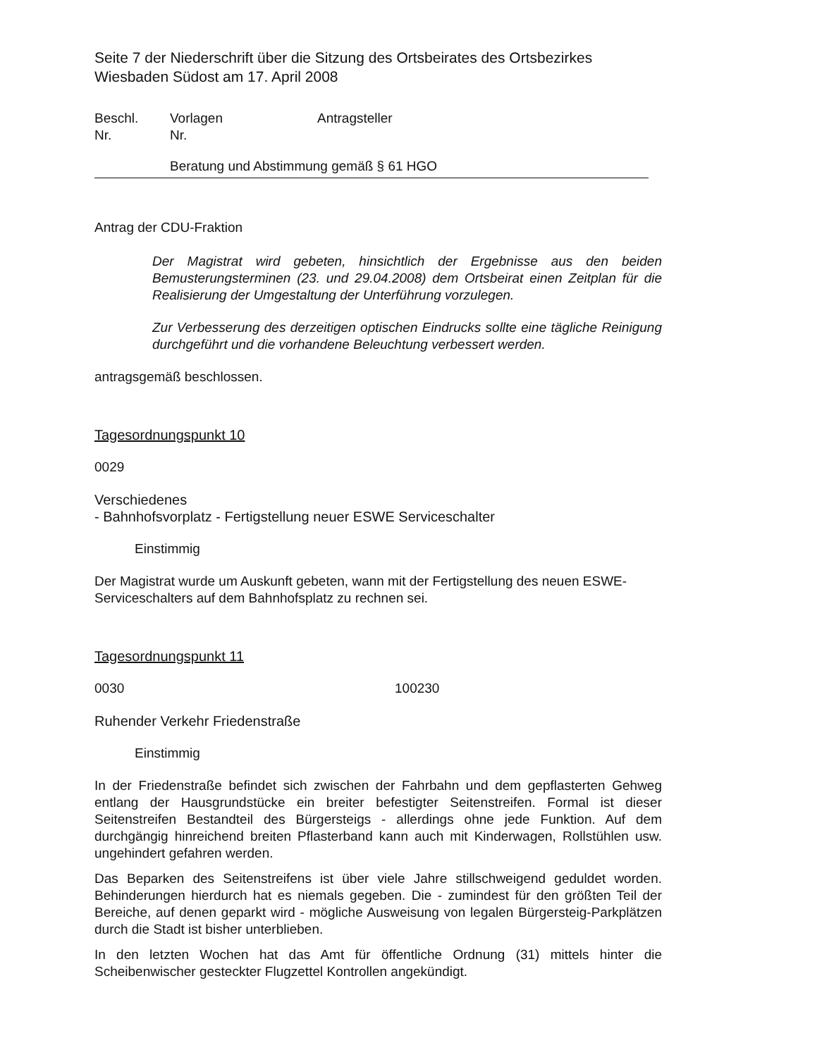Seite 7 der Niederschrift über die Sitzung des Ortsbeirates des Ortsbezirkes Wiesbaden Südost am 17. April 2008
Beschl. Vorlagen Antragsteller
Nr. Nr.
Beratung und Abstimmung gemäß § 61 HGO
Antrag der CDU-Fraktion
Der Magistrat wird gebeten, hinsichtlich der Ergebnisse aus den beiden Bemusterungsterminen (23. und 29.04.2008) dem Ortsbeirat einen Zeitplan für die Realisierung der Umgestaltung der Unterführung vorzulegen.
Zur Verbesserung des derzeitigen optischen Eindrucks sollte eine tägliche Reinigung durchgeführt und die vorhandene Beleuchtung verbessert werden.
antragsgemäß beschlossen.
Tagesordnungspunkt 10
0029
Verschiedenes
- Bahnhofsvorplatz - Fertigstellung neuer ESWE Serviceschalter
Einstimmig
Der Magistrat wurde um Auskunft gebeten, wann mit der Fertigstellung des neuen ESWE-Serviceschalters auf dem Bahnhofsplatz zu rechnen sei.
Tagesordnungspunkt 11
0030 100230
Ruhender Verkehr Friedenstraße
Einstimmig
In der Friedenstraße befindet sich zwischen der Fahrbahn und dem gepflasterten Gehweg entlang der Hausgrundstücke ein breiter befestigter Seitenstreifen. Formal ist dieser Seitenstreifen Bestandteil des Bürgersteigs - allerdings ohne jede Funktion. Auf dem durchgängig hinreichend breiten Pflasterband kann auch mit Kinderwagen, Rollstühlen usw. ungehindert gefahren werden.
Das Beparken des Seitenstreifens ist über viele Jahre stillschweigend geduldet worden. Behinderungen hierdurch hat es niemals gegeben. Die - zumindest für den größten Teil der Bereiche, auf denen geparkt wird - mögliche Ausweisung von legalen Bürgersteig-Parkplätzen durch die Stadt ist bisher unterblieben.
In den letzten Wochen hat das Amt für öffentliche Ordnung (31) mittels hinter die Scheibenwischer gesteckter Flugzettel Kontrollen angekündigt.